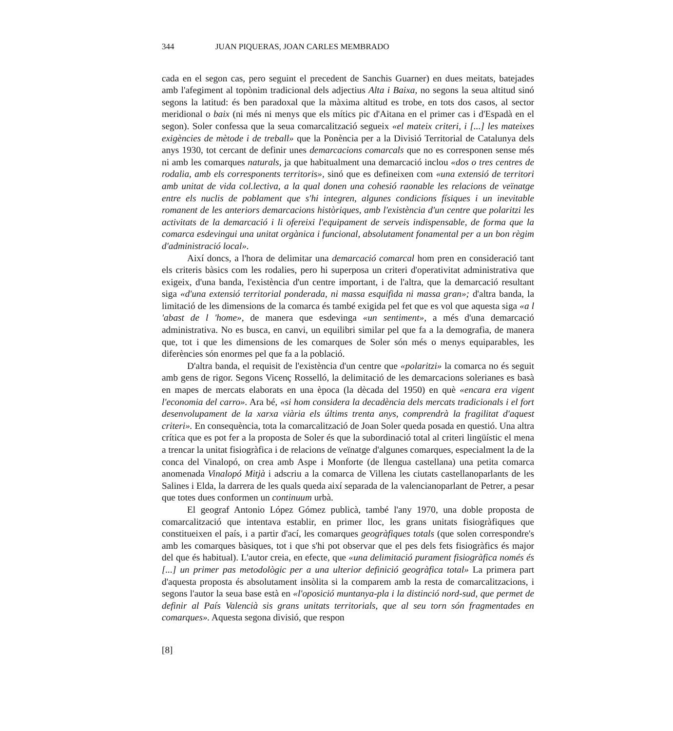344 JUAN PIQUERAS, JOAN CARLES MEMBRADO
cada en el segon cas, pero seguint el precedent de Sanchis Guarner) en dues meitats, batejades amb l'afegiment al topònim tradicional dels adjectius Alta i Baixa, no segons la seua altitud sinó segons la latitud: és ben paradoxal que la màxima altitud es trobe, en tots dos casos, al sector meridional o baix (ni més ni menys que els mítics pic d'Aitana en el primer cas i d'Espadà en el segon). Soler confessa que la seua comarcalització segueix «el mateix criteri, i [...] les mateixes exigències de mètode i de treball» que la Ponència per a la Divisió Territorial de Catalunya dels anys 1930, tot cercant de definir unes demarcacions comarcals que no es corresponen sense més ni amb les comarques naturals, ja que habitualment una demarcació inclou «dos o tres centres de rodalia, amb els corresponents territoris», sinó que es defineixen com «una extensió de territori amb unitat de vida col.lectiva, a la qual donen una cohesió raonable les relacions de veïnatge entre els nuclis de poblament que s'hi integren, algunes condicions físiques i un inevitable romanent de les anteriors demarcacions històriques, amb l'existència d'un centre que polaritzi les activitats de la demarcació i li ofereixi l'equipament de serveis indispensable, de forma que la comarca esdevingui una unitat orgànica i funcional, absolutament fonamental per a un bon règim d'administració local».
Així doncs, a l'hora de delimitar una demarcació comarcal hom pren en consideració tant els criteris bàsics com les rodalies, pero hi superposa un criteri d'operativitat administrativa que exigeix, d'una banda, l'existència d'un centre important, i de l'altra, que la demarcació resultant siga «d'una extensió territorial ponderada, ni massa esquifida ni massa gran»; d'altra banda, la limitació de les dimensions de la comarca és també exigida pel fet que es vol que aquesta siga «a l 'abast de l 'home», de manera que esdevinga «un sentiment», a més d'una demarcació administrativa. No es busca, en canvi, un equilibri similar pel que fa a la demografia, de manera que, tot i que les dimensions de les comarques de Soler són més o menys equiparables, les diferències són enormes pel que fa a la població.
D'altra banda, el requisit de l'existència d'un centre que «polaritzi» la comarca no és seguit amb gens de rigor. Segons Vicenç Rosselló, la delimitació de les demarcacions solerianes es basà en mapes de mercats elaborats en una època (la dècada del 1950) en què «encara era vigent l'economia del carro». Ara bé, «si hom considera la decadència dels mercats tradicionals i el fort desenvolupament de la xarxa viària els últims trenta anys, comprendrà la fragilitat d'aquest criteri». En consequència, tota la comarcalització de Joan Soler queda posada en questió. Una altra crítica que es pot fer a la proposta de Soler és que la subordinació total al criteri lingüístic el mena a trencar la unitat fisiogràfica i de relacions de veïnatge d'algunes comarques, especialment la de la conca del Vinalopó, on crea amb Aspe i Monforte (de llengua castellana) una petita comarca anomenada Vinalopó Mitjà i adscriu a la comarca de Villena les ciutats castellanoparlants de les Salines i Elda, la darrera de les quals queda així separada de la valencianoparlant de Petrer, a pesar que totes dues conformen un continuum urbà.
El geograf Antonio López Gómez publicà, també l'any 1970, una doble proposta de comarcalització que intentava establir, en primer lloc, les grans unitats fisiogràfiques que constitueixen el país, i a partir d'ací, les comarques geogràfiques totals (que solen correspondre's amb les comarques bàsiques, tot i que s'hi pot observar que el pes dels fets fisiogràfics és major del que és habitual). L'autor creia, en efecte, que «una delimitació purament fisiogràfica només és [...] un primer pas metodològic per a una ulterior definició geogràfica total» La primera part d'aquesta proposta és absolutament insòlita si la comparem amb la resta de comarcalitzacions, i segons l'autor la seua base està en «l'oposició muntanya-pla i la distinció nord-sud, que permet de definir al País Valencià sis grans unitats territorials, que al seu torn són fragmentades en comarques». Aquesta segona divisió, que respon
[8]